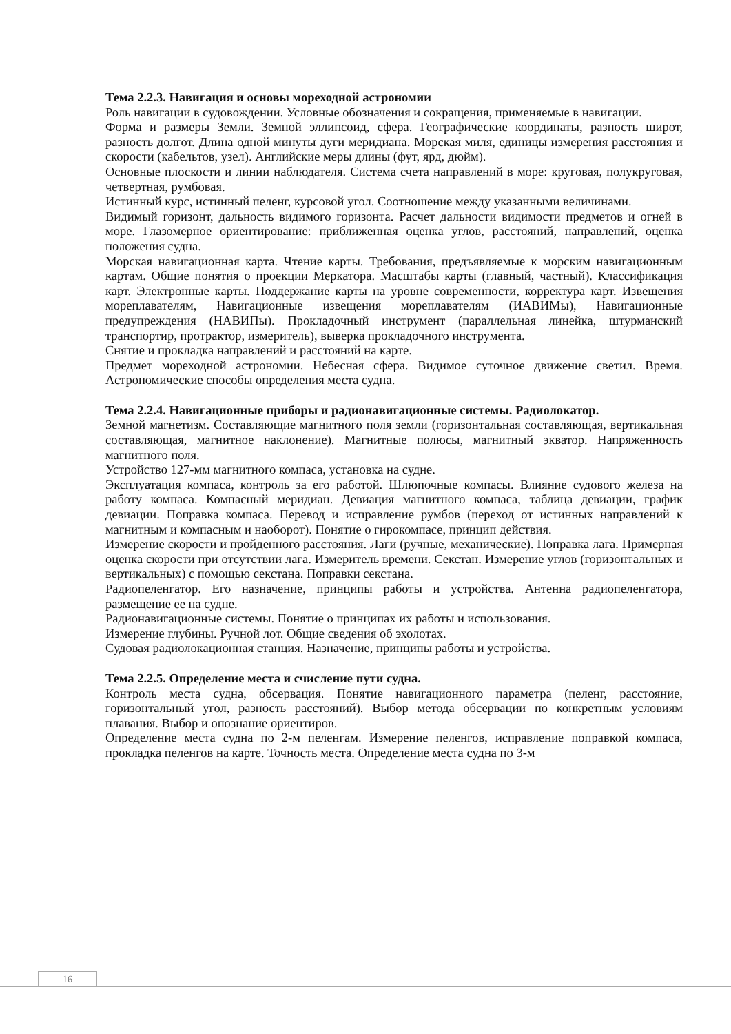Тема 2.2.3. Навигация и основы мореходной астрономии
Роль навигации в судовождении. Условные обозначения и сокращения, применяемые в навигации.
Форма и размеры Земли. Земной эллипсоид, сфера. Географические координаты, разность широт, разность долгот. Длина одной минуты дуги меридиана. Морская миля, единицы измерения расстояния и скорости (кабельтов, узел). Английские меры длины (фут, ярд, дюйм).
Основные плоскости и линии наблюдателя. Система счета направлений в море: круговая, полукруговая, четвертная, румбовая.
Истинный курс, истинный пеленг, курсовой угол. Соотношение между указанными величинами.
Видимый горизонт, дальность видимого горизонта. Расчет дальности видимости предметов и огней в море. Глазомерное ориентирование: приближенная оценка углов, расстояний, направлений, оценка положения судна.
Морская навигационная карта. Чтение карты. Требования, предъявляемые к морским навигационным картам. Общие понятия о проекции Меркатора. Масштабы карты (главный, частный). Классификация карт. Электронные карты. Поддержание карты на уровне современности, корректура карт. Извещения мореплавателям, Навигационные извещения мореплавателям (ИАВИМы), Навигационные предупреждения (НАВИПы). Прокладочный инструмент (параллельная линейка, штурманский транспортир, протрактор, измеритель), выверка прокладочного инструмента.
Снятие и прокладка направлений и расстояний на карте.
Предмет мореходной астрономии. Небесная сфера. Видимое суточное движение светил. Время. Астрономические способы определения места судна.
Тема 2.2.4. Навигационные приборы и радионавигационные системы. Радиолокатор.
Земной магнетизм. Составляющие магнитного поля земли (горизонтальная составляющая, вертикальная составляющая, магнитное наклонение). Магнитные полюсы, магнитный экватор. Напряженность магнитного поля.
Устройство 127-мм магнитного компаса, установка на судне.
Эксплуатация компаса, контроль за его работой. Шлюпочные компасы. Влияние судового железа на работу компаса. Компасный меридиан. Девиация магнитного компаса, таблица девиации, график девиации. Поправка компаса. Перевод и исправление румбов (переход от истинных направлений к магнитным и компасным и наоборот). Понятие о гирокомпасе, принцип действия.
Измерение скорости и пройденного расстояния. Лаги (ручные, механические). Поправка лага. Примерная оценка скорости при отсутствии лага. Измеритель времени. Секстан. Измерение углов (горизонтальных и вертикальных) с помощью секстана. Поправки секстана.
Радиопеленгатор. Его назначение, принципы работы и устройства. Антенна радиопеленгатора, размещение ее на судне.
Радионавигационные системы. Понятие о принципах их работы и использования.
Измерение глубины. Ручной лот. Общие сведения об эхолотах.
Судовая радиолокационная станция. Назначение, принципы работы и устройства.
Тема 2.2.5. Определение места и счисление пути судна.
Контроль места судна, обсервация. Понятие навигационного параметра (пеленг, расстояние, горизонтальный угол, разность расстояний). Выбор метода обсервации по конкретным условиям плавания. Выбор и опознание ориентиров.
Определение места судна по 2-м пеленгам. Измерение пеленгов, исправление поправкой компаса, прокладка пеленгов на карте. Точность места. Определение места судна по 3-м
16